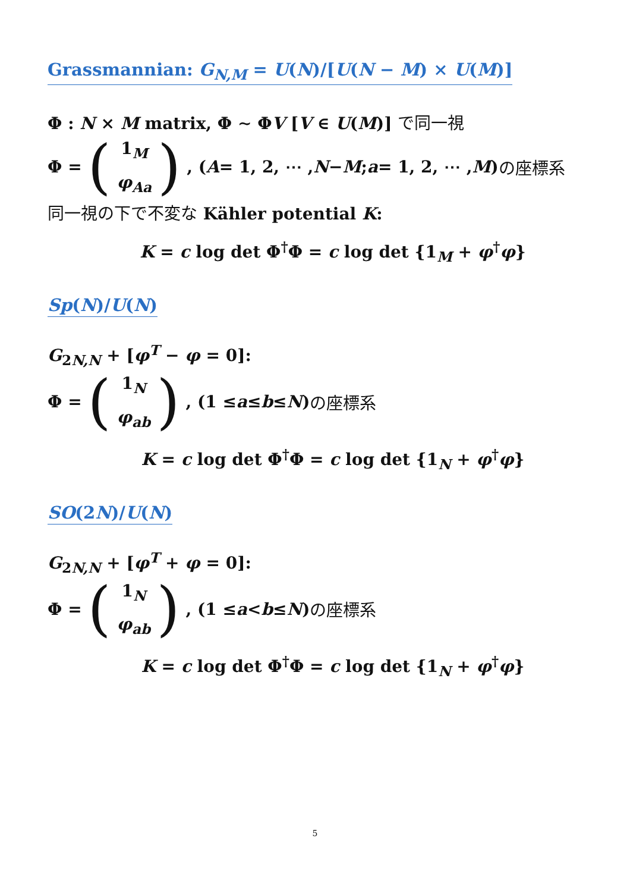Grassmannian: G<sub>N,M</sub> = U(N)/[U(N − M) × U(M)]
Φ : N × M matrix, Φ ∼ ΦV [V ∈ U(M)] で同一視
Φ = (1<sub>M</sub>
φ<sub>Aa</sub>), (A = 1, 2, ⋯ , N − M; a = 1, 2, ⋯ , M) の座標系
同一視の下で不変な Kähler potential K:
K = c log det Φ<sup>†</sup>Φ = c log det {1<sub>M</sub> + φ<sup>†</sup>φ}
Sp(N)/U(N)
G<sub>2N,N</sub> + [φ<sup>T</sup> − φ = 0]:
Φ = (1<sub>N</sub>
φ<sub>ab</sub>), (1 ≤ a ≤ b ≤ N) の座標系
K = c log det Φ<sup>†</sup>Φ = c log det {1<sub>N</sub> + φ<sup>†</sup>φ}
SO(2N)/U(N)
G<sub>2N,N</sub> + [φ<sup>T</sup> + φ = 0]:
Φ = (1<sub>N</sub>
φ<sub>ab</sub>), (1 ≤ a < b ≤ N) の座標系
K = c log det Φ<sup>†</sup>Φ = c log det {1<sub>N</sub> + φ<sup>†</sup>φ}
5